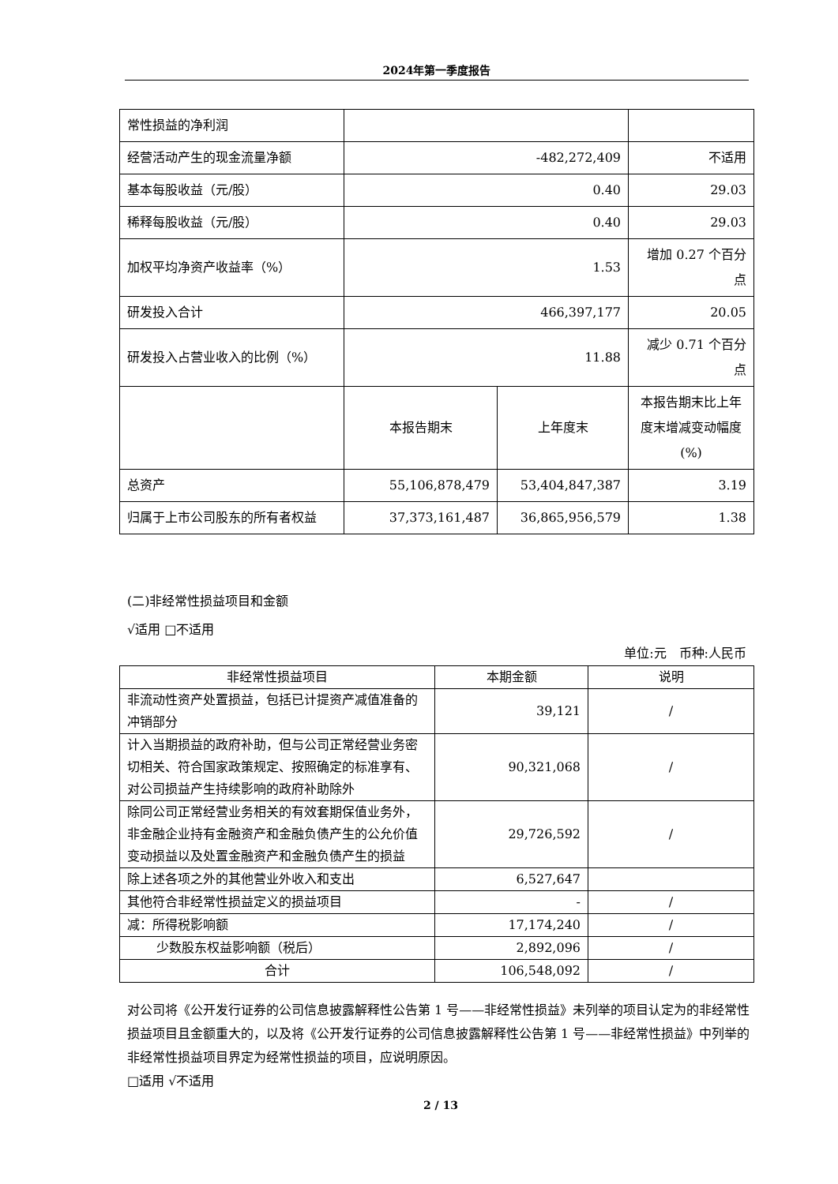2024年第一季度报告
| 常性损益的净利润 | | | |
| 经营活动产生的现金流量净额 | -482,272,409 | | 不适用 |
| 基本每股收益（元/股） | 0.40 | | 29.03 |
| 稀释每股收益（元/股） | 0.40 | | 29.03 |
| 加权平均净资产收益率（%） | 1.53 | | 增加 0.27 个百分点 |
| 研发投入合计 | 466,397,177 | | 20.05 |
| 研发投入占营业收入的比例（%） | 11.88 | | 减少 0.71 个百分点 |
| | 本报告期末 | 上年度末 | 本报告期末比上年度末增减变动幅度(%) |
| 总资产 | 55,106,878,479 | 53,404,847,387 | 3.19 |
| 归属于上市公司股东的所有者权益 | 37,373,161,487 | 36,865,956,579 | 1.38 |
(二)非经常性损益项目和金额
√适用 □不适用
单位:元　币种:人民币
| 非经常性损益项目 | 本期金额 | 说明 |
| --- | --- | --- |
| 非流动性资产处置损益，包括已计提资产减值准备的冲销部分 | 39,121 | / |
| 计入当期损益的政府补助，但与公司正常经营业务密切相关、符合国家政策规定、按照确定的标准享有、对公司损益产生持续影响的政府补助除外 | 90,321,068 | / |
| 除同公司正常经营业务相关的有效套期保值业务外，非金融企业持有金融资产和金融负债产生的公允价值变动损益以及处置金融资产和金融负债产生的损益 | 29,726,592 | / |
| 除上述各项之外的其他营业外收入和支出 | 6,527,647 | |
| 其他符合非经常性损益定义的损益项目 | - | / |
| 减：所得税影响额 | 17,174,240 | / |
| 少数股东权益影响额（税后） | 2,892,096 | / |
| 合计 | 106,548,092 | / |
对公司将《公开发行证券的公司信息披露解释性公告第 1 号——非经常性损益》未列举的项目认定为的非经常性损益项目且金额重大的，以及将《公开发行证券的公司信息披露解释性公告第 1 号——非经常性损益》中列举的非经常性损益项目界定为经常性损益的项目，应说明原因。
□适用 √不适用
2 / 13